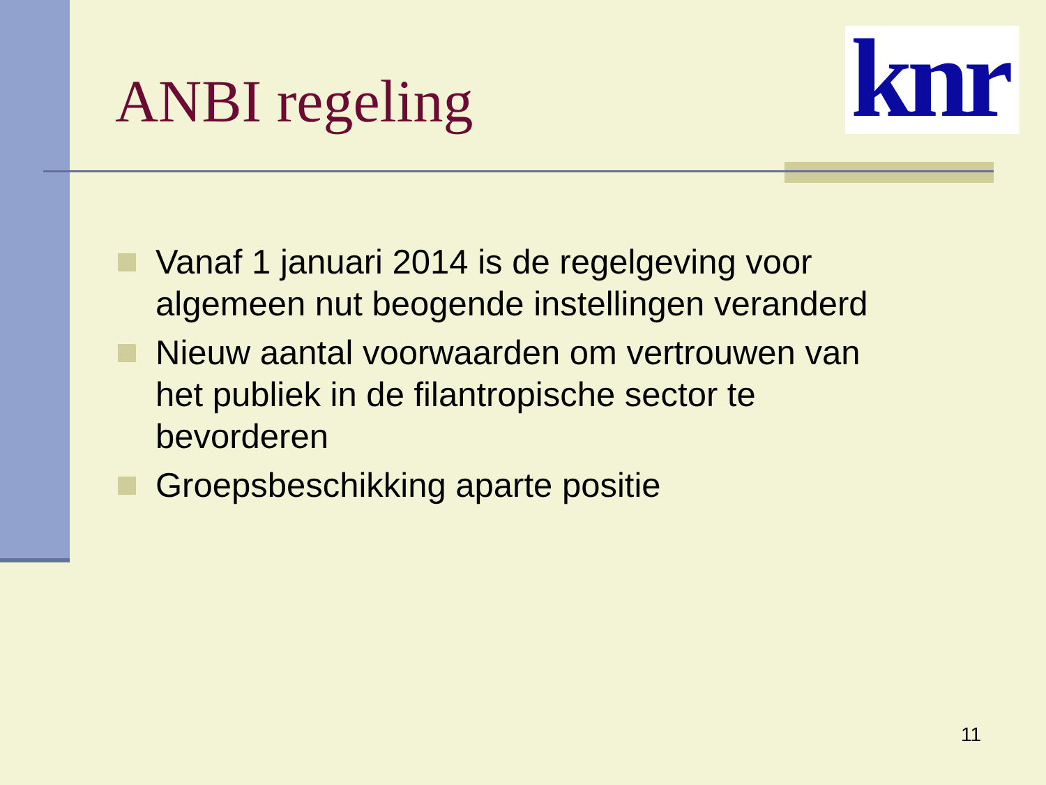knr
ANBI regeling
Vanaf 1 januari 2014 is de regelgeving voor algemeen nut beogende instellingen veranderd
Nieuw aantal voorwaarden om vertrouwen van het publiek in de filantropische sector te bevorderen
Groepsbeschikking aparte positie
11